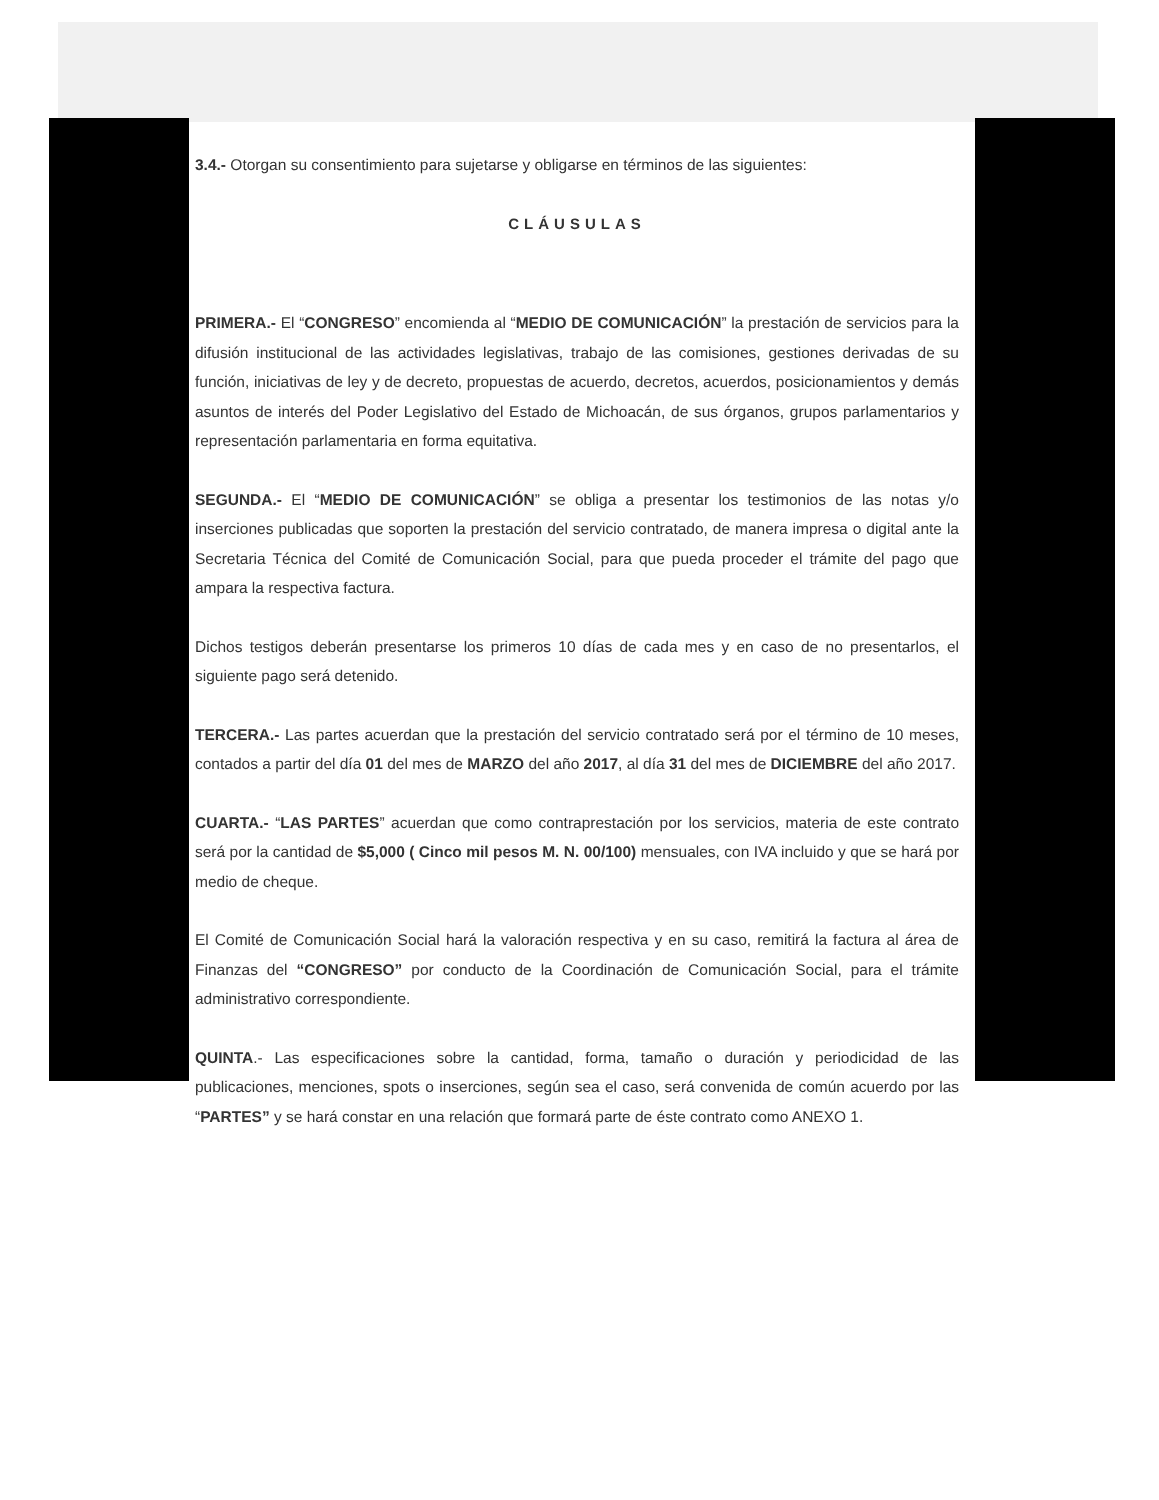3.4.- Otorgan su consentimiento para sujetarse y obligarse en términos de las siguientes:
CLÁUSULAS
PRIMERA.- El “CONGRESO” encomienda al “MEDIO DE COMUNICACIÓN” la prestación de servicios para la difusión institucional de las actividades legislativas, trabajo de las comisiones, gestiones derivadas de su función, iniciativas de ley y de decreto, propuestas de acuerdo, decretos, acuerdos, posicionamientos y demás asuntos de interés del Poder Legislativo del Estado de Michoacán, de sus órganos, grupos parlamentarios y representación parlamentaria en forma equitativa.
SEGUNDA.- El “MEDIO DE COMUNICACIÓN” se obliga a presentar los testimonios de las notas y/o inserciones publicadas que soporten la prestación del servicio contratado, de manera impresa o digital ante la Secretaria Técnica del Comité de Comunicación Social, para que pueda proceder el trámite del pago que ampara la respectiva factura.
Dichos testigos deberán presentarse los primeros 10 días de cada mes y en caso de no presentarlos, el siguiente pago será detenido.
TERCERA.- Las partes acuerdan que la prestación del servicio contratado será por el término de 10 meses, contados a partir del día 01 del mes de MARZO del año 2017, al día 31 del mes de DICIEMBRE del año 2017.
CUARTA.- “LAS PARTES” acuerdan que como contraprestación por los servicios, materia de este contrato será por la cantidad de $5,000 ( Cinco mil pesos M. N. 00/100) mensuales, con IVA incluido y que se hará por medio de cheque.
El Comité de Comunicación Social hará la valoración respectiva y en su caso, remitirá la factura al área de Finanzas del “CONGRESO” por conducto de la Coordinación de Comunicación Social, para el trámite administrativo correspondiente.
QUINTA.- Las especificaciones sobre la cantidad, forma, tamaño o duración y periodicidad de las publicaciones, menciones, spots o inserciones, según sea el caso, será convenida de común acuerdo por las “PARTES” y se hará constar en una relación que formará parte de éste contrato como ANEXO 1.